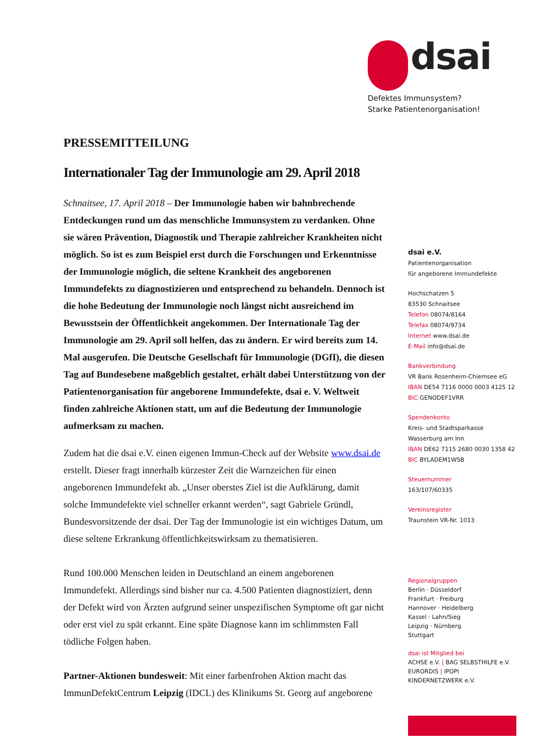dsai
Defektes Immunsystem?
Starke Patientenorganisation!
PRESSEMITTEILUNG
Internationaler Tag der Immunologie am 29. April 2018
Schnaitsee, 17. April 2018 – Der Immunologie haben wir bahnbrechende Entdeckungen rund um das menschliche Immunsystem zu verdanken. Ohne sie wären Prävention, Diagnostik und Therapie zahlreicher Krankheiten nicht möglich. So ist es zum Beispiel erst durch die Forschungen und Erkenntnisse der Immunologie möglich, die seltene Krankheit des angeborenen Immundefekts zu diagnostizieren und entsprechend zu behandeln. Dennoch ist die hohe Bedeutung der Immunologie noch längst nicht ausreichend im Bewusstsein der Öffentlichkeit angekommen. Der Internationale Tag der Immunologie am 29. April soll helfen, das zu ändern. Er wird bereits zum 14. Mal ausgerufen. Die Deutsche Gesellschaft für Immunologie (DGfI), die diesen Tag auf Bundesebene maßgeblich gestaltet, erhält dabei Unterstützung von der Patientenorganisation für angeborene Immundefekte, dsai e. V. Weltweit finden zahlreiche Aktionen statt, um auf die Bedeutung der Immunologie aufmerksam zu machen.
Zudem hat die dsai e.V. einen eigenen Immun-Check auf der Website www.dsai.de erstellt. Dieser fragt innerhalb kürzester Zeit die Warnzeichen für einen angeborenen Immundefekt ab. „Unser oberstes Ziel ist die Aufklärung, damit solche Immundefekte viel schneller erkannt werden“, sagt Gabriele Gründl, Bundesvorsitzende der dsai. Der Tag der Immunologie ist ein wichtiges Datum, um diese seltene Erkrankung öffentlichkeitswirksam zu thematisieren.
Rund 100.000 Menschen leiden in Deutschland an einem angeborenen Immundefekt. Allerdings sind bisher nur ca. 4.500 Patienten diagnostiziert, denn der Defekt wird von Ärzten aufgrund seiner unspezifischen Symptome oft gar nicht oder erst viel zu spät erkannt. Eine späte Diagnose kann im schlimmsten Fall tödliche Folgen haben.
Partner-Aktionen bundesweit: Mit einer farbenfrohen Aktion macht das ImmunDefektCentrum Leipzig (IDCL) des Klinikums St. Georg auf angeborene
dsai e.V.
Patientenorganisation
für angeborene Immundefekte
Hochschatzen 5
83530 Schnaitsee
Telefon 08074/8164
Telefax 08074/9734
Internet www.dsai.de
E-Mail info@dsai.de
Bankverbindung
VR Bank Rosenheim-Chiemsee eG
IBAN DE54 7116 0000 0003 4125 12
BIC GENODEF1VRR
Spendenkonto
Kreis- und Stadtsparkasse
Wasserburg am Inn
IBAN DE62 7115 2680 0030 1358 42
BIC BYLADEM1WSB
Steuernummer
163/107/60335
Vereinsregister
Traunstein VR-Nr. 1013
Regionalgruppen
Berlin · Düsseldorf
Frankfurt · Freiburg
Hannover · Heidelberg
Kassel · Lahn/Sieg
Leipzig · Nürnberg
Stuttgart
dsai ist Mitglied bei
ACHSE e.V. | BAG SELBSTHILFE e.V.
EURORDIS | IPOPI
KINDERNETZWERK e.V.